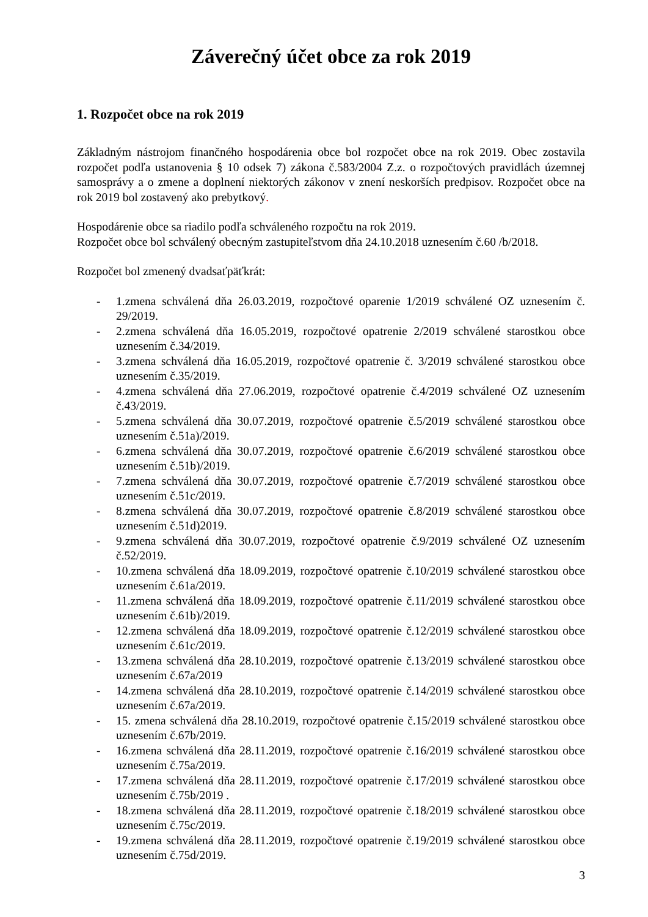Záverečný účet obce za rok 2019
1. Rozpočet obce na rok 2019
Základným nástrojom finančného hospodárenia obce bol rozpočet obce na rok 2019. Obec zostavila rozpočet podľa ustanovenia § 10 odsek 7) zákona č.583/2004 Z.z. o rozpočtových pravidlách územnej samosprávy a o zmene a doplnení niektorých zákonov v znení neskorších predpisov. Rozpočet obce na rok 2019 bol zostavený ako prebytkový.
Hospodárenie obce sa riadilo podľa schváleného rozpočtu na rok 2019.
Rozpočet obce bol schválený obecným zastupiteľstvom dňa 24.10.2018 uznesením č.60 /b/2018.
Rozpočet bol zmenený dvadsaťpäťkrát:
- 1.zmena schválená dňa 26.03.2019, rozpočtové oparenie 1/2019 schválené OZ uznesením č. 29/2019.
- 2.zmena schválená dňa 16.05.2019, rozpočtové opatrenie 2/2019 schválené starostkou obce uznesením č.34/2019.
- 3.zmena schválená dňa 16.05.2019, rozpočtové opatrenie č. 3/2019 schválené starostkou obce uznesením č.35/2019.
- 4.zmena schválená dňa 27.06.2019, rozpočtové opatrenie č.4/2019 schválené OZ uznesením č.43/2019.
- 5.zmena schválená dňa 30.07.2019, rozpočtové opatrenie č.5/2019 schválené starostkou obce uznesením č.51a)/2019.
- 6.zmena schválená dňa 30.07.2019, rozpočtové opatrenie č.6/2019 schválené starostkou obce uznesením č.51b)/2019.
- 7.zmena schválená dňa 30.07.2019, rozpočtové opatrenie č.7/2019 schválené starostkou obce uznesením č.51c/2019.
- 8.zmena schválená dňa 30.07.2019, rozpočtové opatrenie č.8/2019 schválené starostkou obce uznesením č.51d)2019.
- 9.zmena schválená dňa 30.07.2019, rozpočtové opatrenie č.9/2019 schválené OZ uznesením č.52/2019.
- 10.zmena schválená dňa 18.09.2019, rozpočtové opatrenie č.10/2019 schválené starostkou obce uznesením č.61a/2019.
- 11.zmena schválená dňa 18.09.2019, rozpočtové opatrenie č.11/2019 schválené starostkou obce uznesením č.61b)/2019.
- 12.zmena schválená dňa 18.09.2019, rozpočtové opatrenie č.12/2019 schválené starostkou obce uznesením č.61c/2019.
- 13.zmena schválená dňa 28.10.2019, rozpočtové opatrenie č.13/2019 schválené starostkou obce uznesením č.67a/2019
- 14.zmena schválená dňa 28.10.2019, rozpočtové opatrenie č.14/2019 schválené starostkou obce uznesením č.67a/2019.
- 15. zmena schválená dňa 28.10.2019, rozpočtové opatrenie č.15/2019 schválené starostkou obce uznesením č.67b/2019.
- 16.zmena schválená dňa 28.11.2019, rozpočtové opatrenie č.16/2019 schválené starostkou obce uznesením č.75a/2019.
- 17.zmena schválená dňa 28.11.2019, rozpočtové opatrenie č.17/2019 schválené starostkou obce uznesením č.75b/2019 .
- 18.zmena schválená dňa 28.11.2019, rozpočtové opatrenie č.18/2019 schválené starostkou obce uznesením č.75c/2019.
- 19.zmena schválená dňa 28.11.2019, rozpočtové opatrenie č.19/2019 schválené starostkou obce uznesením č.75d/2019.
3